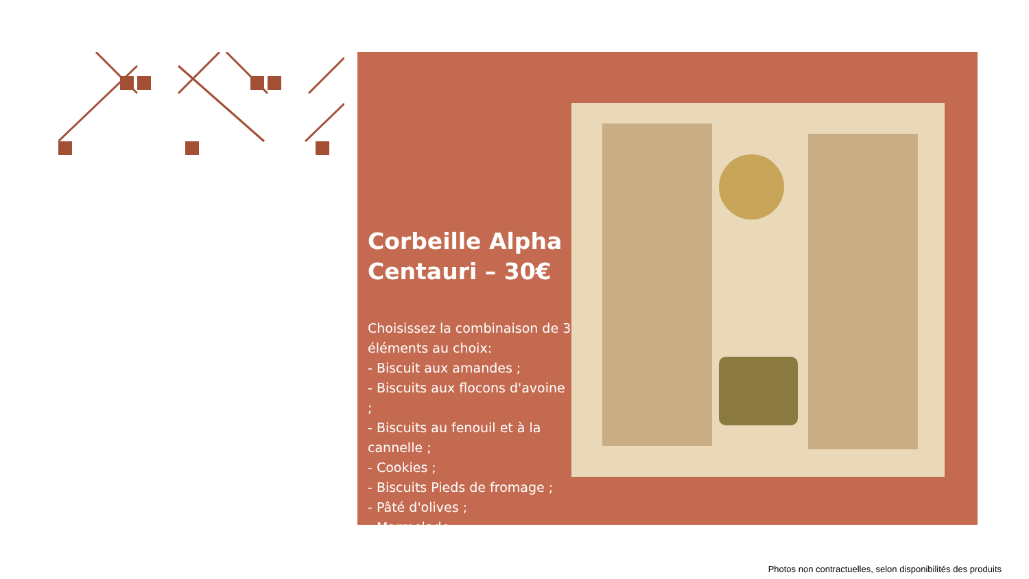Corbeille Alpha Centauri – 30€
Choisissez la combinaison de 3 éléments au choix:
- Biscuit aux amandes ;
- Biscuits aux flocons d'avoine ;
- Biscuits au fenouil et à la cannelle ;
- Cookies ;
- Biscuits Pieds de fromage ;
- Pâté d'olives ;
- Marmelade.
Photos non contractuelles, selon disponibilités des produits